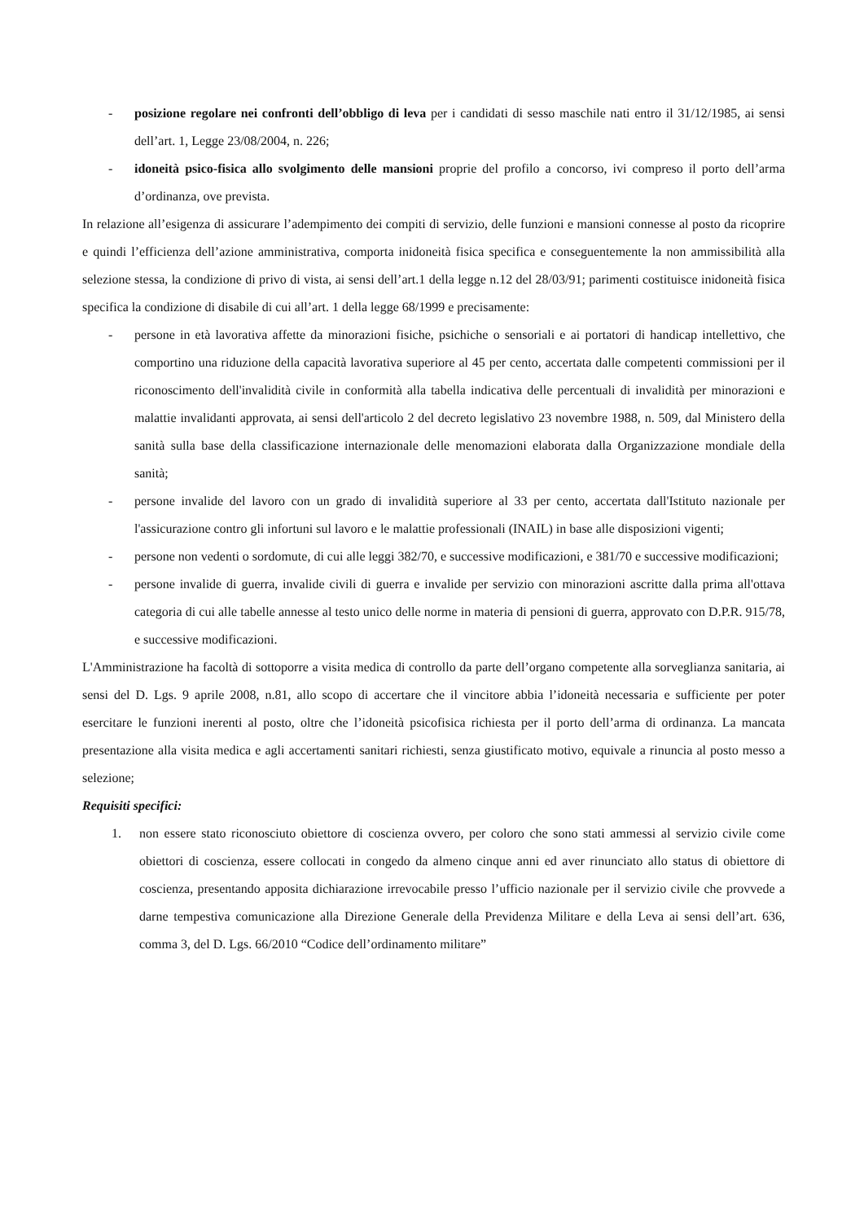- posizione regolare nei confronti dell’obbligo di leva per i candidati di sesso maschile nati entro il 31/12/1985, ai sensi dell’art. 1, Legge 23/08/2004, n. 226;
- idoneità psico-fisica allo svolgimento delle mansioni proprie del profilo a concorso, ivi compreso il porto dell’arma d’ordinanza, ove prevista.
In relazione all’esigenza di assicurare l’adempimento dei compiti di servizio, delle funzioni e mansioni connesse al posto da ricoprire e quindi l’efficienza dell’azione amministrativa, comporta inidoneità fisica specifica e conseguentemente la non ammissibilità alla selezione stessa, la condizione di privo di vista, ai sensi dell’art.1 della legge n.12 del 28/03/91; parimenti costituisce inidoneità fisica specifica la condizione di disabile di cui all’art. 1 della legge 68/1999 e precisamente:
- persone in età lavorativa affette da minorazioni fisiche, psichiche o sensoriali e ai portatori di handicap intellettivo, che comportino una riduzione della capacità lavorativa superiore al 45 per cento, accertata dalle competenti commissioni per il riconoscimento dell'invalidità civile in conformità alla tabella indicativa delle percentuali di invalidità per minorazioni e malattie invalidanti approvata, ai sensi dell'articolo 2 del decreto legislativo 23 novembre 1988, n. 509, dal Ministero della sanità sulla base della classificazione internazionale delle menomazioni elaborata dalla Organizzazione mondiale della sanità;
- persone invalide del lavoro con un grado di invalidità superiore al 33 per cento, accertata dall'Istituto nazionale per l'assicurazione contro gli infortuni sul lavoro e le malattie professionali (INAIL) in base alle disposizioni vigenti;
- persone non vedenti o sordomute, di cui alle leggi 382/70, e successive modificazioni, e 381/70 e successive modificazioni;
- persone invalide di guerra, invalide civili di guerra e invalide per servizio con minorazioni ascritte dalla prima all'ottava categoria di cui alle tabelle annesse al testo unico delle norme in materia di pensioni di guerra, approvato con D.P.R. 915/78, e successive modificazioni.
L'Amministrazione ha facoltà di sottoporre a visita medica di controllo da parte dell’organo competente alla sorveglianza sanitaria, ai sensi del D. Lgs. 9 aprile 2008, n.81, allo scopo di accertare che il vincitore abbia l’idoneità necessaria e sufficiente per poter esercitare le funzioni inerenti al posto, oltre che l’idoneità psicofisica richiesta per il porto dell’arma di ordinanza. La mancata presentazione alla visita medica e agli accertamenti sanitari richiesti, senza giustificato motivo, equivale a rinuncia al posto messo a selezione;
Requisiti specifici:
1. non essere stato riconosciuto obiettore di coscienza ovvero, per coloro che sono stati ammessi al servizio civile come obiettori di coscienza, essere collocati in congedo da almeno cinque anni ed aver rinunciato allo status di obiettore di coscienza, presentando apposita dichiarazione irrevocabile presso l’ufficio nazionale per il servizio civile che provvede a darne tempestiva comunicazione alla Direzione Generale della Previdenza Militare e della Leva ai sensi dell’art. 636, comma 3, del D. Lgs. 66/2010 “Codice dell’ordinamento militare”